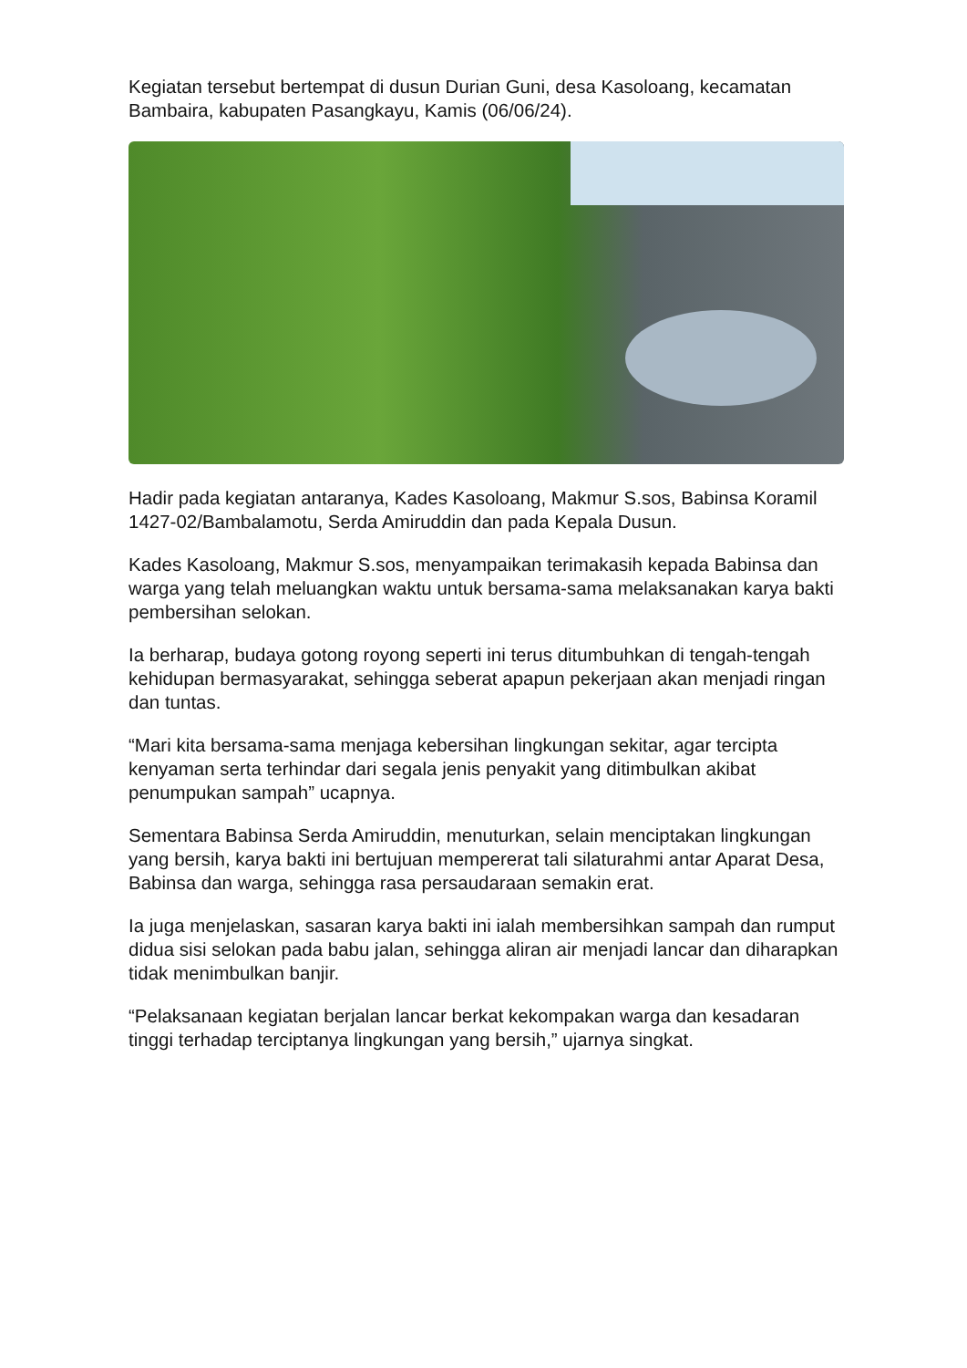Kegiatan tersebut bertempat di dusun Durian Guni, desa Kasoloang, kecamatan Bambaira, kabupaten Pasangkayu, Kamis (06/06/24).
Hadir pada kegiatan antaranya, Kades Kasoloang, Makmur S.sos, Babinsa Koramil 1427-02/Bambalamotu, Serda Amiruddin dan pada Kepala Dusun.
Kades Kasoloang, Makmur S.sos, menyampaikan terimakasih kepada Babinsa dan warga yang telah meluangkan waktu untuk bersama-sama melaksanakan karya bakti pembersihan selokan.
Ia berharap, budaya gotong royong seperti ini terus ditumbuhkan di tengah-tengah kehidupan bermasyarakat, sehingga seberat apapun pekerjaan akan menjadi ringan dan tuntas.
“Mari kita bersama-sama menjaga kebersihan lingkungan sekitar, agar tercipta kenyaman serta terhindar dari segala jenis penyakit yang ditimbulkan akibat penumpukan sampah” ucapnya.
Sementara Babinsa Serda Amiruddin, menuturkan, selain menciptakan lingkungan yang bersih, karya bakti ini bertujuan mempererat tali silaturahmi antar Aparat Desa, Babinsa dan warga, sehingga rasa persaudaraan semakin erat.
Ia juga menjelaskan, sasaran karya bakti ini ialah membersihkan sampah dan rumput didua sisi selokan pada babu jalan, sehingga aliran air menjadi lancar dan diharapkan tidak menimbulkan banjir.
“Pelaksanaan kegiatan berjalan lancar berkat kekompakan warga dan kesadaran tinggi terhadap terciptanya lingkungan yang bersih,” ujarnya singkat.